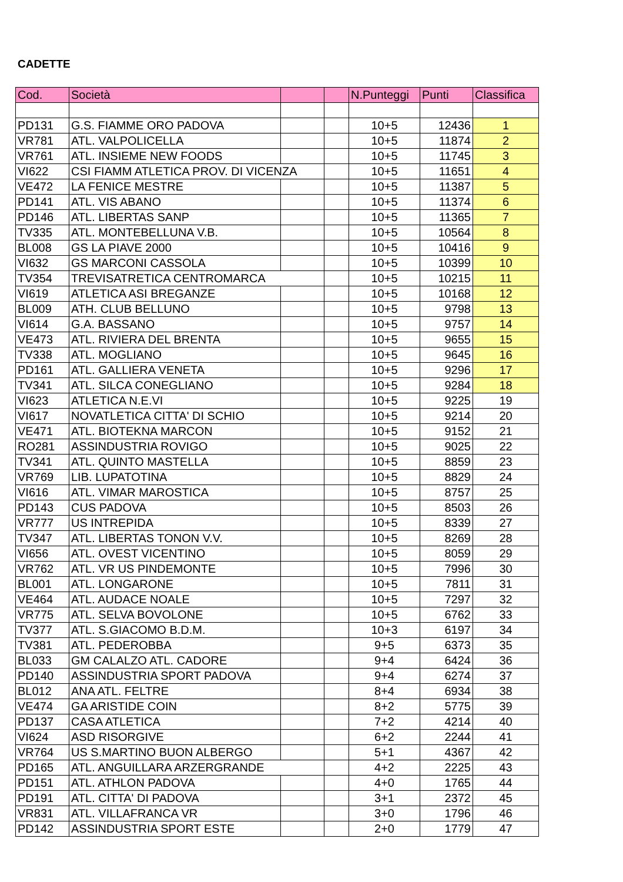CADETTE
| Cod. | Società | | | N.Punteggi | Punti | Classifica |
| --- | --- | --- | --- | --- | --- | --- |
| PD131 | G.S. FIAMME ORO PADOVA | | | 10+5 | 12436 | 1 |
| VR781 | ATL. VALPOLICELLA | | | 10+5 | 11874 | 2 |
| VR761 | ATL. INSIEME NEW FOODS | | | 10+5 | 11745 | 3 |
| VI622 | CSI FIAMM ATLETICA PROV. DI VICENZA | | | 10+5 | 11651 | 4 |
| VE472 | LA FENICE MESTRE | | | 10+5 | 11387 | 5 |
| PD141 | ATL. VIS ABANO | | | 10+5 | 11374 | 6 |
| PD146 | ATL. LIBERTAS SANP | | | 10+5 | 11365 | 7 |
| TV335 | ATL. MONTEBELLUNA V.B. | | | 10+5 | 10564 | 8 |
| BL008 | GS LA PIAVE 2000 | | | 10+5 | 10416 | 9 |
| VI632 | GS MARCONI CASSOLA | | | 10+5 | 10399 | 10 |
| TV354 | TREVISATRETICA CENTROMARCA | | | 10+5 | 10215 | 11 |
| VI619 | ATLETICA ASI BREGANZE | | | 10+5 | 10168 | 12 |
| BL009 | ATH. CLUB BELLUNO | | | 10+5 | 9798 | 13 |
| VI614 | G.A. BASSANO | | | 10+5 | 9757 | 14 |
| VE473 | ATL. RIVIERA DEL BRENTA | | | 10+5 | 9655 | 15 |
| TV338 | ATL. MOGLIANO | | | 10+5 | 9645 | 16 |
| PD161 | ATL. GALLIERA VENETA | | | 10+5 | 9296 | 17 |
| TV341 | ATL. SILCA CONEGLIANO | | | 10+5 | 9284 | 18 |
| VI623 | ATLETICA N.E.VI | | | 10+5 | 9225 | 19 |
| VI617 | NOVATLETICA CITTA' DI SCHIO | | | 10+5 | 9214 | 20 |
| VE471 | ATL. BIOTEKNA MARCON | | | 10+5 | 9152 | 21 |
| RO281 | ASSINDUSTRIA ROVIGO | | | 10+5 | 9025 | 22 |
| TV341 | ATL. QUINTO MASTELLA | | | 10+5 | 8859 | 23 |
| VR769 | LIB. LUPATOTINA | | | 10+5 | 8829 | 24 |
| VI616 | ATL. VIMAR MAROSTICA | | | 10+5 | 8757 | 25 |
| PD143 | CUS PADOVA | | | 10+5 | 8503 | 26 |
| VR777 | US INTREPIDA | | | 10+5 | 8339 | 27 |
| TV347 | ATL. LIBERTAS TONON V.V. | | | 10+5 | 8269 | 28 |
| VI656 | ATL. OVEST VICENTINO | | | 10+5 | 8059 | 29 |
| VR762 | ATL. VR US PINDEMONTE | | | 10+5 | 7996 | 30 |
| BL001 | ATL. LONGARONE | | | 10+5 | 7811 | 31 |
| VE464 | ATL. AUDACE NOALE | | | 10+5 | 7297 | 32 |
| VR775 | ATL. SELVA BOVOLONE | | | 10+5 | 6762 | 33 |
| TV377 | ATL. S.GIACOMO B.D.M. | | | 10+3 | 6197 | 34 |
| TV381 | ATL. PEDEROBBA | | | 9+5 | 6373 | 35 |
| BL033 | GM CALALZO ATL. CADORE | | | 9+4 | 6424 | 36 |
| PD140 | ASSINDUSTRIA SPORT PADOVA | | | 9+4 | 6274 | 37 |
| BL012 | ANA ATL. FELTRE | | | 8+4 | 6934 | 38 |
| VE474 | GA ARISTIDE COIN | | | 8+2 | 5775 | 39 |
| PD137 | CASA ATLETICA | | | 7+2 | 4214 | 40 |
| VI624 | ASD RISORGIVE | | | 6+2 | 2244 | 41 |
| VR764 | US S.MARTINO BUON ALBERGO | | | 5+1 | 4367 | 42 |
| PD165 | ATL. ANGUILLARA ARZERGRANDE | | | 4+2 | 2225 | 43 |
| PD151 | ATL. ATHLON PADOVA | | | 4+0 | 1765 | 44 |
| PD191 | ATL. CITTA' DI PADOVA | | | 3+1 | 2372 | 45 |
| VR831 | ATL. VILLAFRANCA VR | | | 3+0 | 1796 | 46 |
| PD142 | ASSINDUSTRIA SPORT ESTE | | | 2+0 | 1779 | 47 |